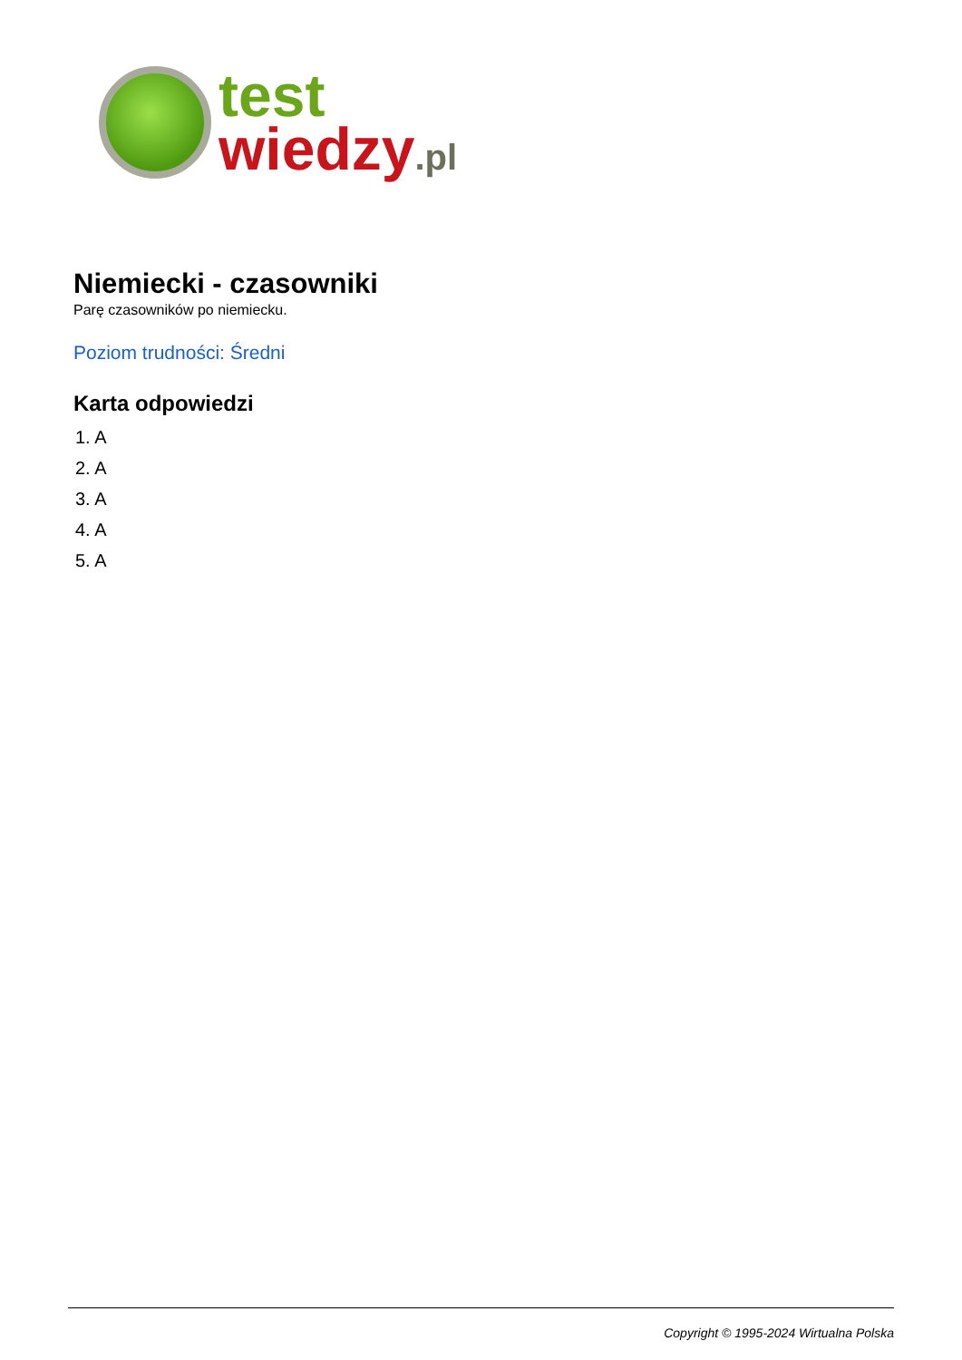test
wiedzy.pl
Niemiecki - czasowniki
Parę czasowników po niemiecku.
Poziom trudności: Średni
Karta odpowiedzi
1. A
2. A
3. A
4. A
5. A
Copyright © 1995-2024 Wirtualna Polska